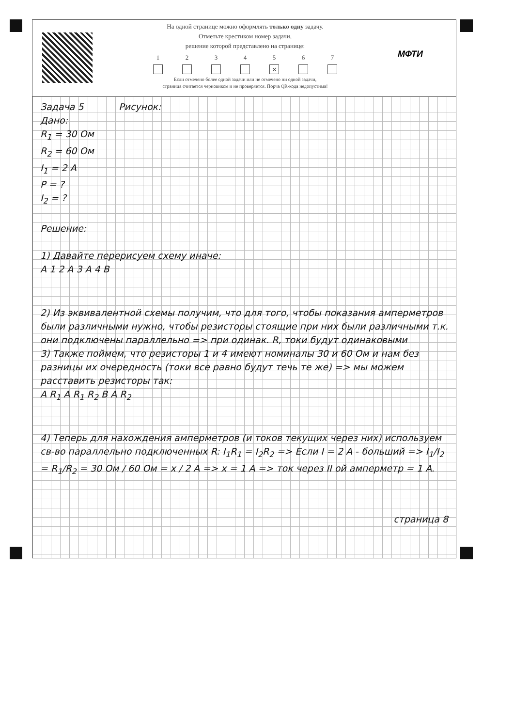На одной странице можно оформлять только одну задачу.
Отметьте крестиком номер задачи,
решение которой представлено на странице:
1 2 3 4 5
✕
6 7
Если отмечено более одной задачи или не отмечено ни одной задачи,
страница считается черновиком и не проверяется. Порча QR-кода недопустима!
МФТИ
Задача 5 Рисунок:
Дано:
R<sub>1</sub> = 30 Ом
R<sub>2</sub> = 60 Ом
I<sub>1</sub> = 2 A
P = ?
I<sub>2</sub> = ?
Решение:
1) Давайте перерисуем схему иначе:
A 1 2 A 3 A 4 B
2) Из эквивалентной схемы получим, что для того, чтобы показания амперметров были различными нужно, чтобы резисторы стоящие при них были различными т.к. они подключены параллельно => при одинак. R, токи будут одинаковыми
3) Также поймем, что резисторы 1 и 4 имеют номиналы 30 и 60 Ом и нам без разницы их очередность (токи все равно будут течь те же) => мы можем расставить резисторы так:
A R<sub>1</sub> A R<sub>1</sub> R<sub>2</sub> B A R<sub>2</sub>
4) Теперь для нахождения амперметров (и токов текущих через них) используем св-во параллельно подключенных R: I<sub>1</sub>R<sub>1</sub> = I<sub>2</sub>R<sub>2</sub> => Если I = 2 A - больший => I<sub>1</sub>/I<sub>2</sub> = R<sub>1</sub>/R<sub>2</sub> = 30 Ом / 60 Ом = x / 2 A => x = 1 A => ток через II ой амперметр = 1 A.
страница 8